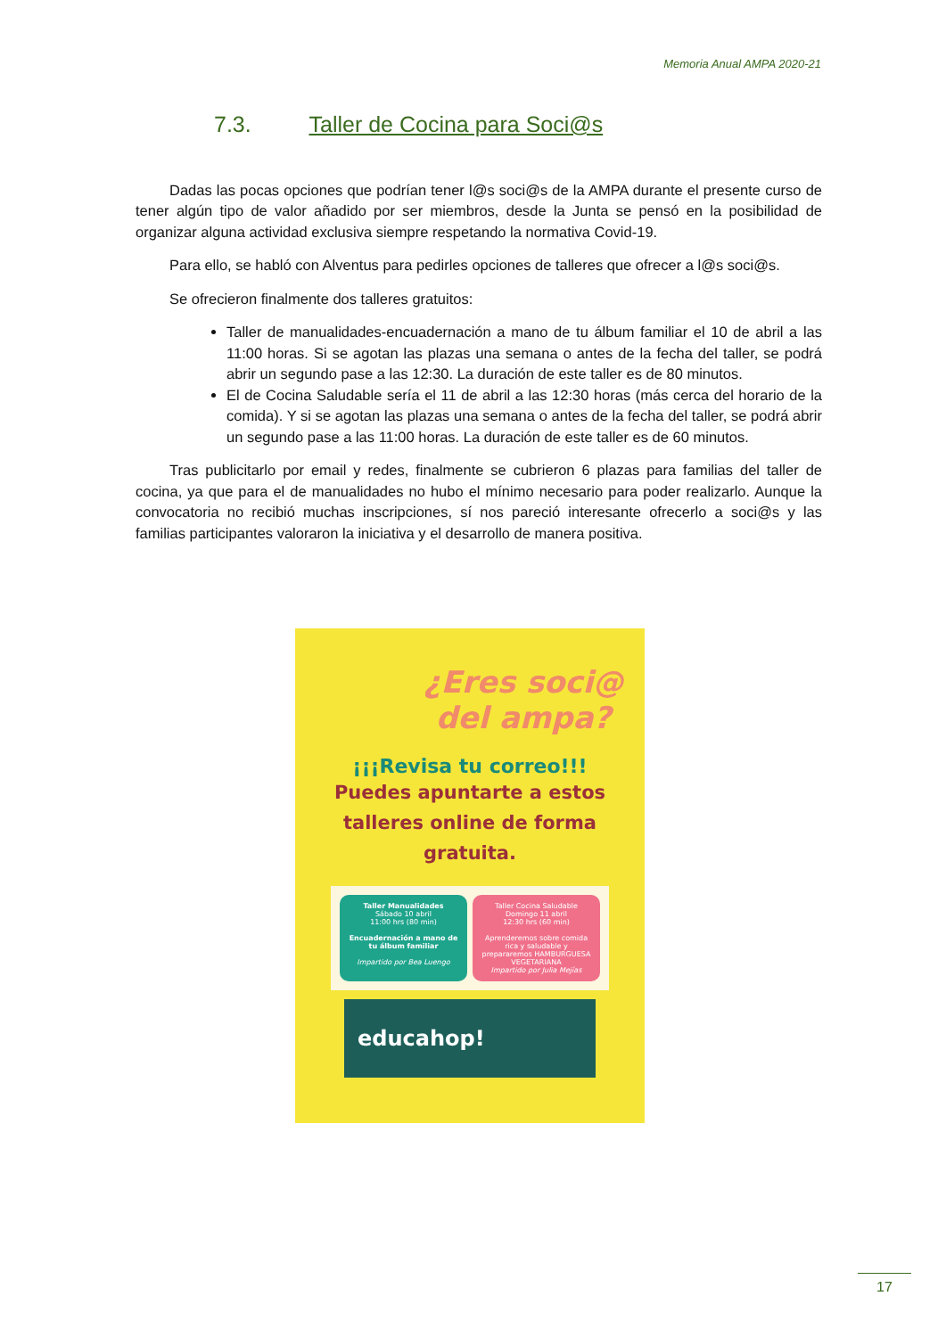Memoria Anual AMPA 2020-21
7.3. Taller de Cocina para Soci@s
Dadas las pocas opciones que podrían tener l@s soci@s de la AMPA durante el presente curso de tener algún tipo de valor añadido por ser miembros, desde la Junta se pensó en la posibilidad de organizar alguna actividad exclusiva siempre respetando la normativa Covid-19.
Para ello, se habló con Alventus para pedirles opciones de talleres que ofrecer a l@s soci@s.
Se ofrecieron finalmente dos talleres gratuitos:
Taller de manualidades-encuadernación a mano de tu álbum familiar el 10 de abril a las 11:00 horas. Si se agotan las plazas una semana o antes de la fecha del taller, se podrá abrir un segundo pase a las 12:30. La duración de este taller es de 80 minutos.
El de Cocina Saludable sería el 11 de abril a las 12:30 horas (más cerca del horario de la comida). Y si se agotan las plazas una semana o antes de la fecha del taller, se podrá abrir un segundo pase a las 11:00 horas. La duración de este taller es de 60 minutos.
Tras publicitarlo por email y redes, finalmente se cubrieron 6 plazas para familias del taller de cocina, ya que para el de manualidades no hubo el mínimo necesario para poder realizarlo. Aunque la convocatoria no recibió muchas inscripciones, sí nos pareció interesante ofrecerlo a soci@s y las familias participantes valoraron la iniciativa y el desarrollo de manera positiva.
¿Eres soci@ del ampa?
¡¡¡Revisa tu correo!!!
Puedes apuntarte a estos talleres online de forma gratuita.
Taller Manualidades
Sábado 10 abril
11:00 hrs (80 min)
Encuadernación a mano de tu álbum familiar
Impartido por Bea Luengo
Taller Cocina Saludable
Domingo 11 abril
12:30 hrs (60 min)
Aprenderemos sobre comida rica y saludable y prepararemos HAMBURGUESA VEGETARIANA
Impartido por Julia Mejías
educahop!
17